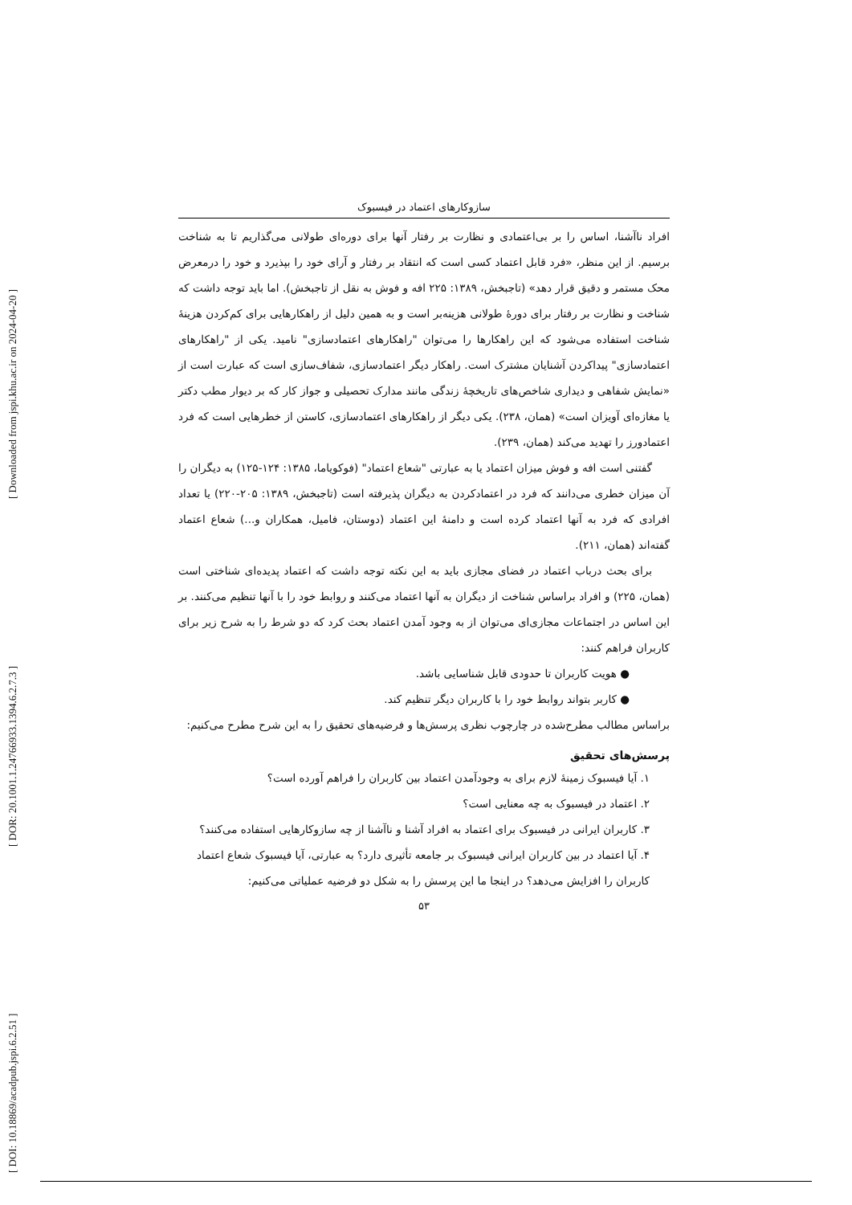[ DOI: 10.18869/acadpub.jspi.6.2.51 ] [ DOR: 20.1001.1.24766933.1394.6.2.7.3 ] [ Downloaded from jspi.khu.ac.ir on 2024-04-20 ]
سازوکارهای اعتماد در فیسبوک
افراد ناآشنا، اساس را بر بی‌اعتمادی و نظارت بر رفتار آنها برای دوره‌ای طولانی می‌گذاریم تا به شناخت برسیم. از این منظر، «فرد قابل اعتماد کسی است که انتقاد بر رفتار و آرای خود را بپذیرد و خود را درمعرض محک مستمر و دقیق قرار دهد» (تاجبخش، ۱۳۸۹: ۲۲۵ افه و فوش به نقل از تاجبخش). اما باید توجه داشت که شناخت و نظارت بر رفتار برای دورهٔ طولانی هزینه‌بر است و به همین دلیل از راهکارهایی برای کم‌کردن هزینهٔ شناخت استفاده می‌شود که این راهکارها را می‌توان "راهکارهای اعتمادسازی" نامید. یکی از "راهکارهای اعتمادسازی" پیداکردن آشنایان مشترک است. راهکار دیگر اعتمادسازی، شفاف‌سازی است که عبارت است از «نمایش شفاهی و دیداری شاخص‌های تاریخچهٔ زندگی مانند مدارک تحصیلی و جواز کار که بر دیوار مطب دکتر یا مغازه‌ای آویزان است» (همان، ۲۳۸). یکی دیگر از راهکارهای اعتمادسازی، کاستن از خطرهایی است که فرد اعتمادورز را تهدید می‌کند (همان، ۲۳۹).
گفتنی است افه و فوش میزان اعتماد یا به عبارتی "شعاع اعتماد" (فوکویاما، ۱۳۸۵: ۱۲۴-۱۲۵) به دیگران را آن میزان خطری می‌دانند که فرد در اعتمادکردن به دیگران پذیرفته است (تاجبخش، ۱۳۸۹: ۲۰۵-۲۲۰) یا تعداد افرادی که فرد به آنها اعتماد کرده است و دامنهٔ این اعتماد (دوستان، فامیل، همکاران و...) شعاع اعتماد گفته‌اند (همان، ۲۱۱).
برای بحث درباب اعتماد در فضای مجازی باید به این نکته توجه داشت که اعتماد پدیده‌ای شناختی است (همان، ۲۲۵) و افراد براساس شناخت از دیگران به آنها اعتماد می‌کنند و روابط خود را با آنها تنظیم می‌کنند. بر این اساس در اجتماعات مجازی‌ای می‌توان از به وجود آمدن اعتماد بحث کرد که دو شرط را به شرح زیر برای کاربران فراهم کنند:
● هویت کاربران تا حدودی قابل شناسایی باشد.
● کاربر بتواند روابط خود را با کاربران دیگر تنظیم کند.
براساس مطالب مطرح‌شده در چارچوب نظری پرسش‌ها و فرضیه‌های تحقیق را به این شرح مطرح می‌کنیم:
پرسش‌های تحقیق
۱. آیا فیسبوک زمینهٔ لازم برای به وجودآمدن اعتماد بین کاربران را فراهم آورده است؟
۲. اعتماد در فیسبوک به چه معنایی است؟
۳. کاربران ایرانی در فیسبوک برای اعتماد به افراد آشنا و ناآشنا از چه سازوکارهایی استفاده می‌کنند؟
۴. آیا اعتماد در بین کاربران ایرانی فیسبوک بر جامعه تأثیری دارد؟ به عبارتی، آیا فیسبوک شعاع اعتماد کاربران را افزایش می‌دهد؟ در اینجا ما این پرسش را به شکل دو فرضیه عملیاتی می‌کنیم:
۵۳